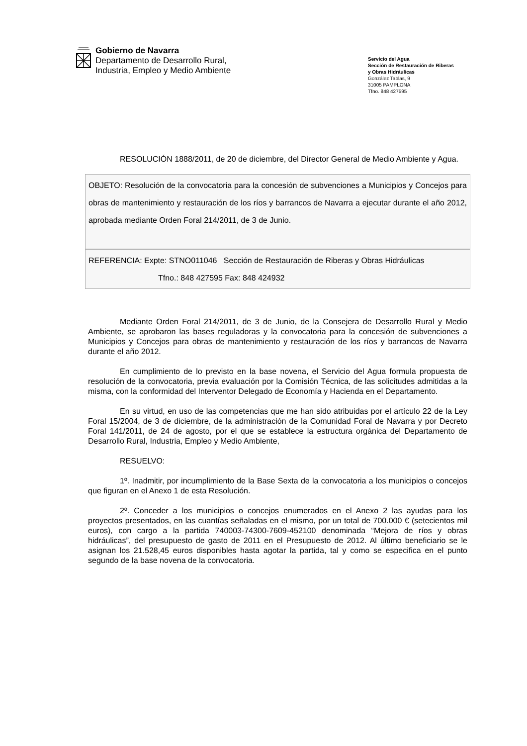Gobierno de Navarra
Departamento de Desarrollo Rural,
Industria, Empleo y Medio Ambiente
Servicio del Agua
Sección de Restauración de Riberas
y Obras Hidráulicas
González Tablas, 9
31005 PAMPLONA
Tfno. 848 427595
RESOLUCIÓN 1888/2011, de 20 de diciembre, del Director General de Medio Ambiente y Agua.
OBJETO: Resolución de la convocatoria para la concesión de subvenciones a Municipios y Concejos para obras de mantenimiento y restauración de los ríos y barrancos de Navarra a ejecutar durante el año 2012, aprobada mediante Orden Foral 214/2011, de 3 de Junio.
REFERENCIA: Expte: STNO011046 Sección de Restauración de Riberas y Obras Hidráulicas
Tfno.: 848 427595 Fax: 848 424932
Mediante Orden Foral 214/2011, de 3 de Junio, de la Consejera de Desarrollo Rural y Medio Ambiente, se aprobaron las bases reguladoras y la convocatoria para la concesión de subvenciones a Municipios y Concejos para obras de mantenimiento y restauración de los ríos y barrancos de Navarra durante el año 2012.
En cumplimiento de lo previsto en la base novena, el Servicio del Agua formula propuesta de resolución de la convocatoria, previa evaluación por la Comisión Técnica, de las solicitudes admitidas a la misma, con la conformidad del Interventor Delegado de Economía y Hacienda en el Departamento.
En su virtud, en uso de las competencias que me han sido atribuidas por el artículo 22 de la Ley Foral 15/2004, de 3 de diciembre, de la administración de la Comunidad Foral de Navarra y por Decreto Foral 141/2011, de 24 de agosto, por el que se establece la estructura orgánica del Departamento de Desarrollo Rural, Industria, Empleo y Medio Ambiente,
RESUELVO:
1º. Inadmitir, por incumplimiento de la Base Sexta de la convocatoria a los municipios o concejos que figuran en el Anexo 1 de esta Resolución.
2º. Conceder a los municipios o concejos enumerados en el Anexo 2 las ayudas para los proyectos presentados, en las cuantías señaladas en el mismo, por un total de 700.000 € (setecientos mil euros), con cargo a la partida 740003-74300-7609-452100 denominada “Mejora de ríos y obras hidráulicas”, del presupuesto de gasto de 2011 en el Presupuesto de 2012. Al último beneficiario se le asignan los 21.528,45 euros disponibles hasta agotar la partida, tal y como se especifica en el punto segundo de la base novena de la convocatoria.